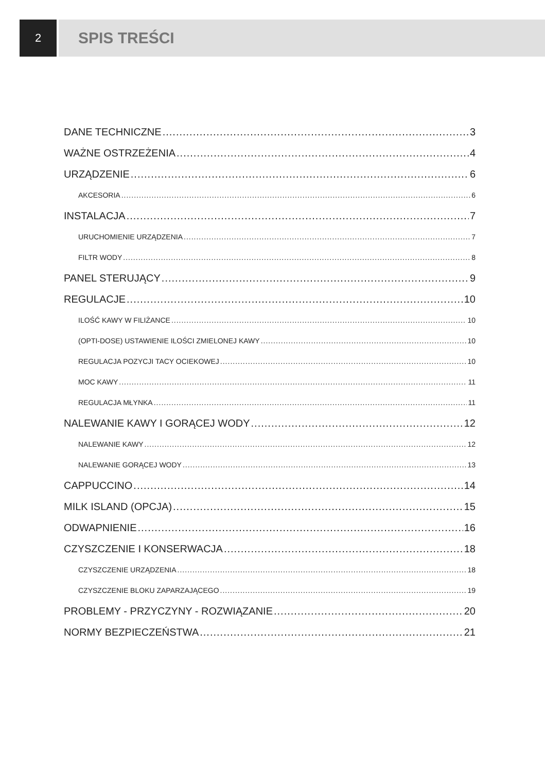2
SPIS TREŚCI
DANE TECHNICZNE 3
WAŻNE OSTRZEŻENIA 4
URZĄDZENIE 6
AKCESORIA 6
INSTALACJA 7
URUCHOMIENIE URZĄDZENIA 7
FILTR WODY 8
PANEL STERUJĄCY 9
REGULACJE 10
ILOŚĆ KAWY W FILIŻANCE 10
(OPTI-DOSE) USTAWIENIE ILOŚCI ZMIELONEJ KAWY 10
REGULACJA POZYCJI TACY OCIEKOWEJ 10
MOC KAWY 11
REGULACJA MŁYNKA 11
NALEWANIE KAWY I GORĄCEJ WODY 12
NALEWANIE KAWY 12
NALEWANIE GORĄCEJ WODY 13
CAPPUCCINO 14
MILK ISLAND (OPCJA) 15
ODWAPNIENIE 16
CZYSZCZENIE I KONSERWACJA 18
CZYSZCZENIE URZĄDZENIA 18
CZYSZCZENIE BLOKU ZAPARZAJĄCEGO 19
PROBLEMY - PRZYCZYNY - ROZWIĄZANIE 20
NORMY BEZPIECZEŃSTWA 21